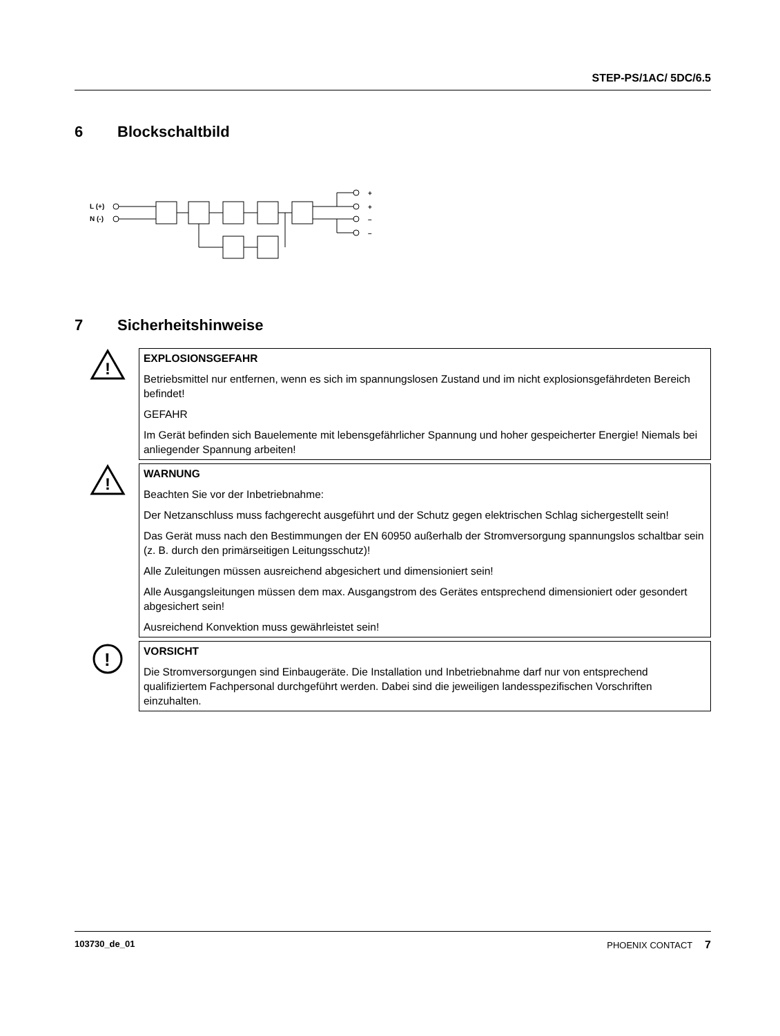STEP-PS/1AC/ 5DC/6.5
6 Blockschaltbild
L (+)
N (-)
+
+
–
–
7 Sicherheitshinweise
!
EXPLOSIONSGEFAHR
Betriebsmittel nur entfernen, wenn es sich im spannungslosen Zustand und im nicht explosionsgefährdeten Bereich befindet!
GEFAHR
Im Gerät befinden sich Bauelemente mit lebensgefährlicher Spannung und hoher gespeicherter Energie! Niemals bei anliegender Spannung arbeiten!
!
WARNUNG
Beachten Sie vor der Inbetriebnahme:
Der Netzanschluss muss fachgerecht ausgeführt und der Schutz gegen elektrischen Schlag sichergestellt sein!
Das Gerät muss nach den Bestimmungen der EN 60950 außerhalb der Stromversorgung spannungslos schaltbar sein (z. B. durch den primärseitigen Leitungsschutz)!
Alle Zuleitungen müssen ausreichend abgesichert und dimensioniert sein!
Alle Ausgangsleitungen müssen dem max. Ausgangstrom des Gerätes entsprechend dimensioniert oder gesondert abgesichert sein!
Ausreichend Konvektion muss gewährleistet sein!
!
VORSICHT
Die Stromversorgungen sind Einbaugeräte. Die Installation und Inbetriebnahme darf nur von entsprechend qualifiziertem Fachpersonal durchgeführt werden. Dabei sind die jeweiligen landesspezifischen Vorschriften einzuhalten.
103730_de_01 PHOENIX CONTACT 7